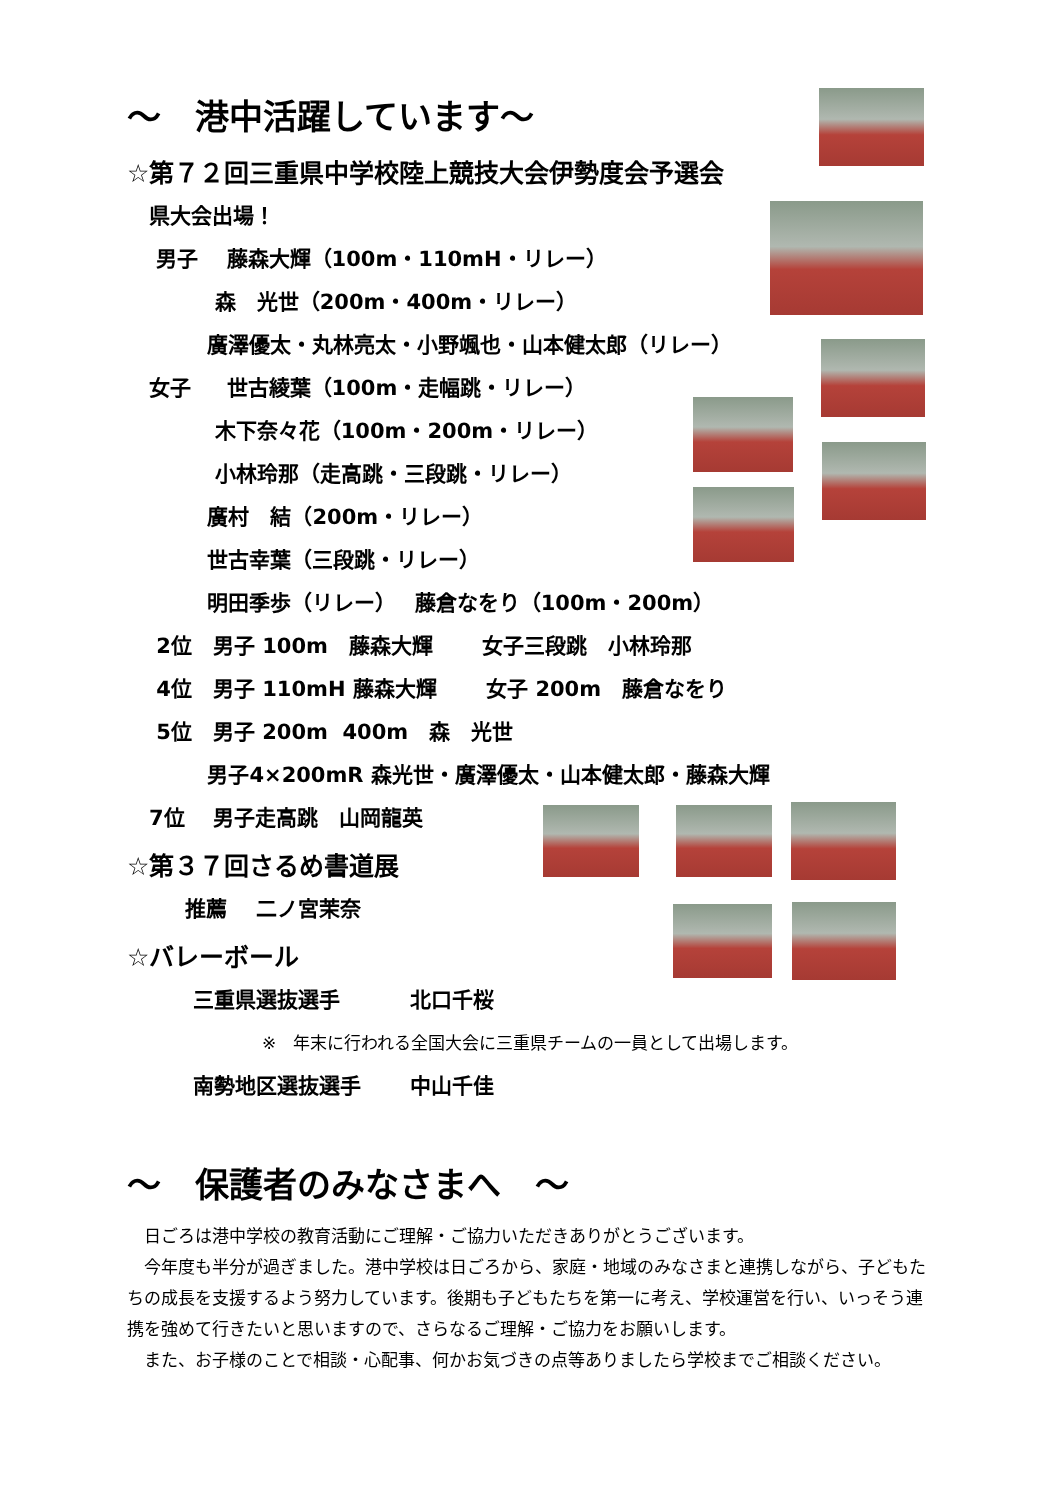～　港中活躍しています～
☆第７２回三重県中学校陸上競技大会伊勢度会予選会
県大会出場！
男子　 藤森大輝（100m・110mH・リレー）
森　光世（200m・400m・リレー）
廣澤優太・丸林亮太・小野颯也・山本健太郎（リレー）
女子　 世古綾葉（100m・走幅跳・リレー）
木下奈々花（100m・200m・リレー）
小林玲那（走高跳・三段跳・リレー）
廣村　結（200m・リレー）
世古幸葉（三段跳・リレー）
明田季歩（リレー）　 藤倉なをり（100m・200m）
2位　男子 100m　藤森大輝　　 女子三段跳　小林玲那
4位　男子 110mH 藤森大輝　　 女子 200m　藤倉なをり
5位　男子 200m 400m　森　光世
男子4×200mR 森光世・廣澤優太・山本健太郎・藤森大輝
7位　 男子走高跳　山岡龍英
☆第３７回さるめ書道展
推薦　 二ノ宮茉奈
☆バレーボール
三重県選抜選手　　　 北口千桜
※　年末に行われる全国大会に三重県チームの一員として出場します。
南勢地区選抜選手　　 中山千佳
～　保護者のみなさまへ　～
　日ごろは港中学校の教育活動にご理解・ご協力いただきありがとうございます。
　今年度も半分が過ぎました。港中学校は日ごろから、家庭・地域のみなさまと連携しながら、子どもたちの成長を支援するよう努力しています。後期も子どもたちを第一に考え、学校運営を行い、いっそう連携を強めて行きたいと思いますので、さらなるご理解・ご協力をお願いします。
　また、お子様のことで相談・心配事、何かお気づきの点等ありましたら学校までご相談ください。